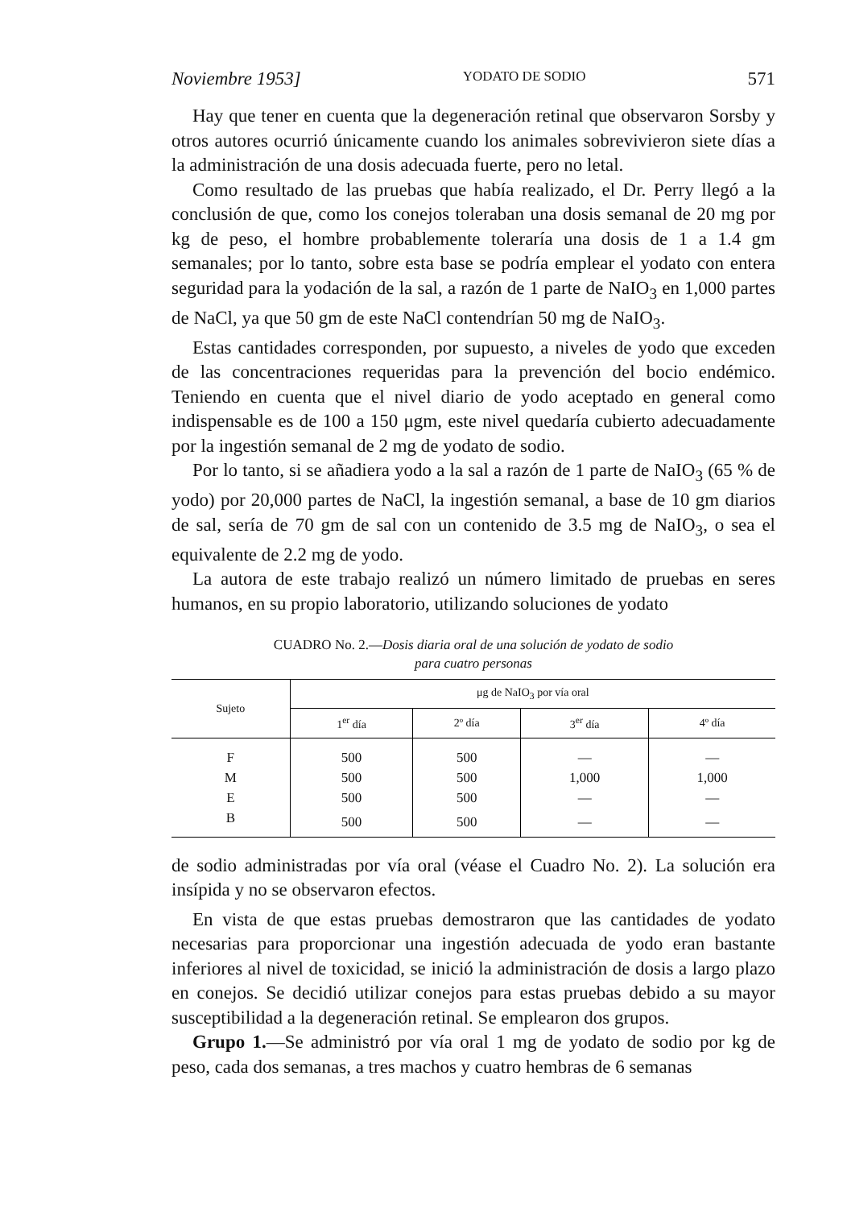Noviembre 1953] YODATO DE SODIO 571
Hay que tener en cuenta que la degeneración retinal que observaron Sorsby y otros autores ocurrió únicamente cuando los animales sobrevivieron siete días a la administración de una dosis adecuada fuerte, pero no letal.
Como resultado de las pruebas que había realizado, el Dr. Perry llegó a la conclusión de que, como los conejos toleraban una dosis semanal de 20 mg por kg de peso, el hombre probablemente toleraría una dosis de 1 a 1.4 gm semanales; por lo tanto, sobre esta base se podría emplear el yodato con entera seguridad para la yodación de la sal, a razón de 1 parte de NaIO<sub>3</sub> en 1,000 partes de NaCl, ya que 50 gm de este NaCl contendrían 50 mg de NaIO<sub>3</sub>.
Estas cantidades corresponden, por supuesto, a niveles de yodo que exceden de las concentraciones requeridas para la prevención del bocio endémico. Teniendo en cuenta que el nivel diario de yodo aceptado en general como indispensable es de 100 a 150 μgm, este nivel quedaría cubierto adecuadamente por la ingestión semanal de 2 mg de yodato de sodio.
Por lo tanto, si se añadiera yodo a la sal a razón de 1 parte de NaIO<sub>3</sub> (65 % de yodo) por 20,000 partes de NaCl, la ingestión semanal, a base de 10 gm diarios de sal, sería de 70 gm de sal con un contenido de 3.5 mg de NaIO<sub>3</sub>, o sea el equivalente de 2.2 mg de yodo.
La autora de este trabajo realizó un número limitado de pruebas en seres humanos, en su propio laboratorio, utilizando soluciones de yodato
CUADRO No. 2.—Dosis diaria oral de una solución de yodato de sodio
para cuatro personas
| Sujeto | μg de NaIO<sub>3</sub> por vía oral | | | |
| --- | --- | --- | --- | --- |
| | 1<sup>er</sup> día | 2º día | 3<sup>er</sup> día | 4º día |
| F | 500 | 500 | — | — |
| M | 500 | 500 | 1,000 | 1,000 |
| E | 500 | 500 | — | — |
| B | 500 | 500 | — | — |
de sodio administradas por vía oral (véase el Cuadro No. 2). La solución era insípida y no se observaron efectos.
En vista de que estas pruebas demostraron que las cantidades de yodato necesarias para proporcionar una ingestión adecuada de yodo eran bastante inferiores al nivel de toxicidad, se inició la administración de dosis a largo plazo en conejos. Se decidió utilizar conejos para estas pruebas debido a su mayor susceptibilidad a la degeneración retinal. Se emplearon dos grupos.
Grupo 1.—Se administró por vía oral 1 mg de yodato de sodio por kg de peso, cada dos semanas, a tres machos y cuatro hembras de 6 semanas